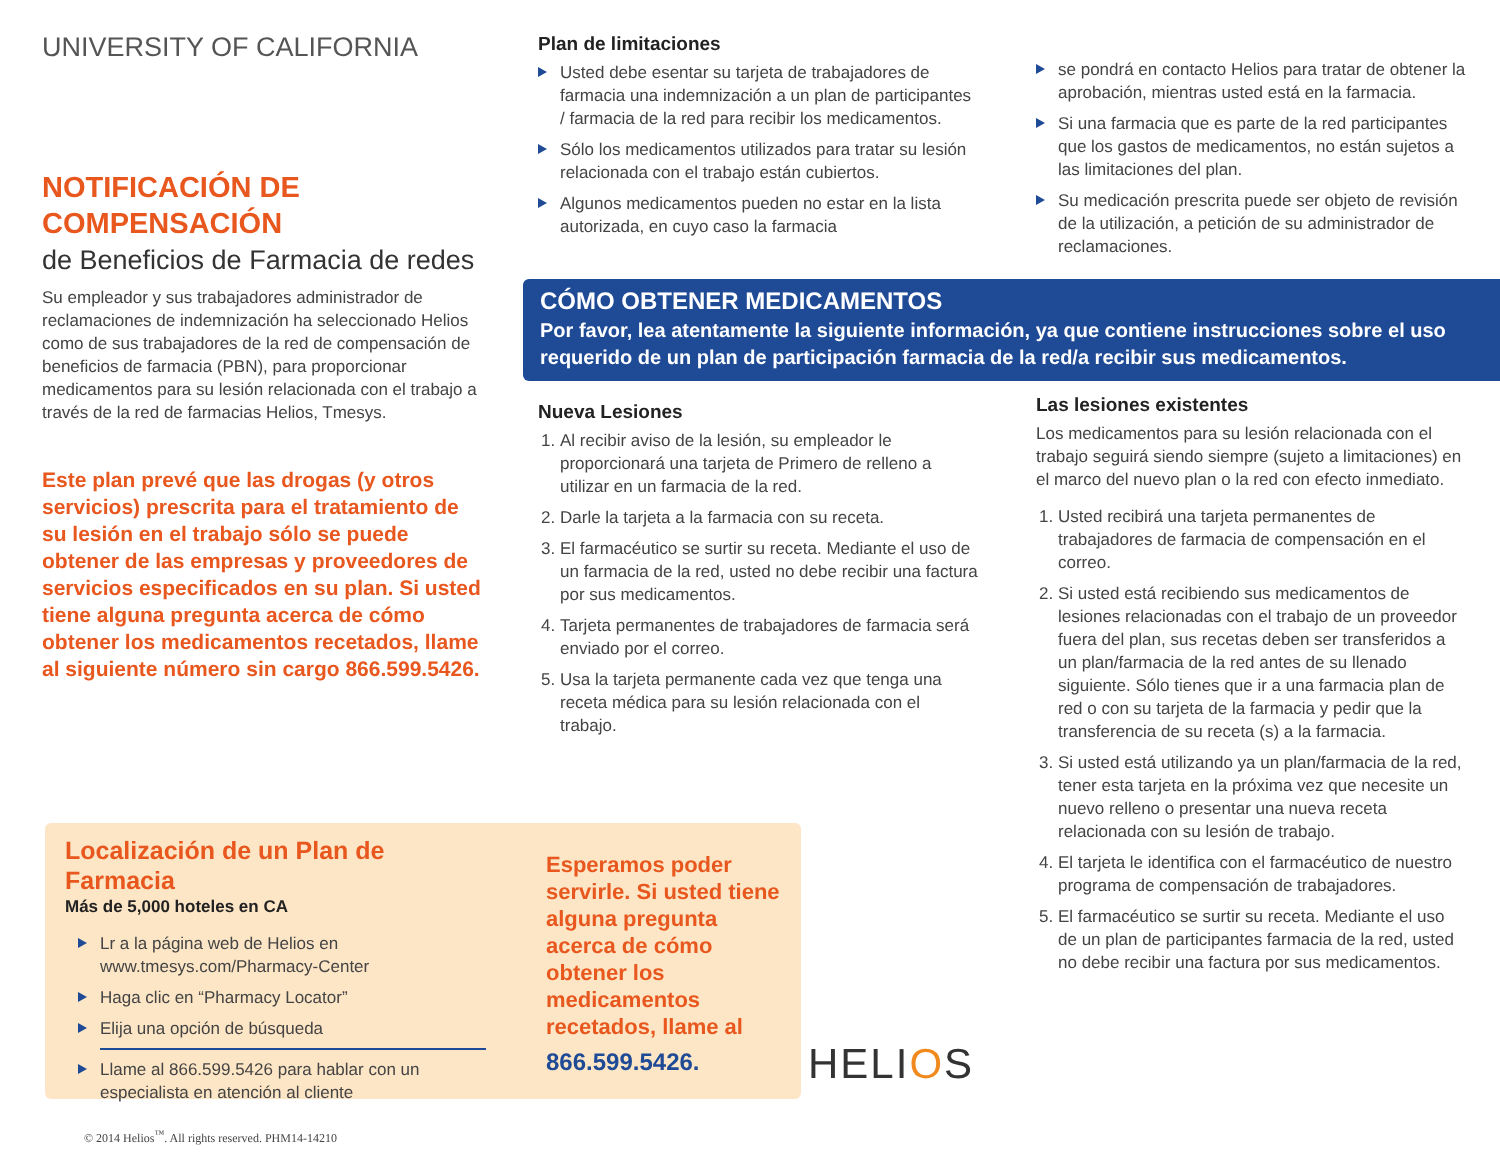UNIVERSITY OF CALIFORNIA
NOTIFICACIÓN DE
COMPENSACIÓN
de Beneficios de Farmacia de redes
Su empleador y sus trabajadores administrador de reclamaciones de indemnización ha seleccionado Helios como de sus trabajadores de la red de compensación de beneficios de farmacia (PBN), para proporcionar medicamentos para su lesión relacionada con el trabajo a través de la red de farmacias Helios, Tmesys.
Este plan prevé que las drogas (y otros servicios) prescrita para el tratamiento de su lesión en el trabajo sólo se puede obtener de las empresas y proveedores de servicios especificados en su plan. Si usted tiene alguna pregunta acerca de cómo obtener los medicamentos recetados, llame al siguiente número sin cargo 866.599.5426.
Plan de limitaciones
Usted debe esentar su tarjeta de trabajadores de farmacia una indemnización a un plan de participantes / farmacia de la red para recibir los medicamentos.
Sólo los medicamentos utilizados para tratar su lesión relacionada con el trabajo están cubiertos.
Algunos medicamentos pueden no estar en la lista autorizada, en cuyo caso la farmacia
se pondrá en contacto Helios para tratar de obtener la aprobación, mientras usted está en la farmacia.
Si una farmacia que es parte de la red participantes que los gastos de medicamentos, no están sujetos a las limitaciones del plan.
Su medicación prescrita puede ser objeto de revisión de la utilización, a petición de su administrador de reclamaciones.
CÓMO OBTENER MEDICAMENTOS
Por favor, lea atentamente la siguiente información, ya que contiene instrucciones sobre el uso requerido de un plan de participación farmacia de la red/a recibir sus medicamentos.
Nueva Lesiones
1. Al recibir aviso de la lesión, su empleador le proporcionará una tarjeta de Primero de relleno a utilizar en un farmacia de la red.
2. Darle la tarjeta a la farmacia con su receta.
3. El farmacéutico se surtir su receta. Mediante el uso de un farmacia de la red, usted no debe recibir una factura por sus medicamentos.
4. Tarjeta permanentes de trabajadores de farmacia será enviado por el correo.
5. Usa la tarjeta permanente cada vez que tenga una receta médica para su lesión relacionada con el trabajo.
Las lesiones existentes
Los medicamentos para su lesión relacionada con el trabajo seguirá siendo siempre (sujeto a limitaciones) en el marco del nuevo plan o la red con efecto inmediato.
1. Usted recibirá una tarjeta permanentes de trabajadores de farmacia de compensación en el correo.
2. Si usted está recibiendo sus medicamentos de lesiones relacionadas con el trabajo de un proveedor fuera del plan, sus recetas deben ser transferidos a un plan/farmacia de la red antes de su llenado siguiente. Sólo tienes que ir a una farmacia plan de red o con su tarjeta de la farmacia y pedir que la transferencia de su receta (s) a la farmacia.
3. Si usted está utilizando ya un plan/farmacia de la red, tener esta tarjeta en la próxima vez que necesite un nuevo relleno o presentar una nueva receta relacionada con su lesión de trabajo.
4. El tarjeta le identifica con el farmacéutico de nuestro programa de compensación de trabajadores.
5. El farmacéutico se surtir su receta. Mediante el uso de un plan de participantes farmacia de la red, usted no debe recibir una factura por sus medicamentos.
Localización de un Plan de Farmacia
Más de 5,000 hoteles en CA
Lr a la página web de Helios en www.tmesys.com/Pharmacy-Center
Haga clic en “Pharmacy Locator”
Elija una opción de búsqueda
Llame al 866.599.5426 para hablar con un especialista en atención al cliente
Esperamos poder servirle. Si usted tiene alguna pregunta acerca de cómo obtener los medicamentos recetados, llame al
866.599.5426.
HELIOS
© 2014 Helios<sup>™</sup>. All rights reserved. PHM14-14210